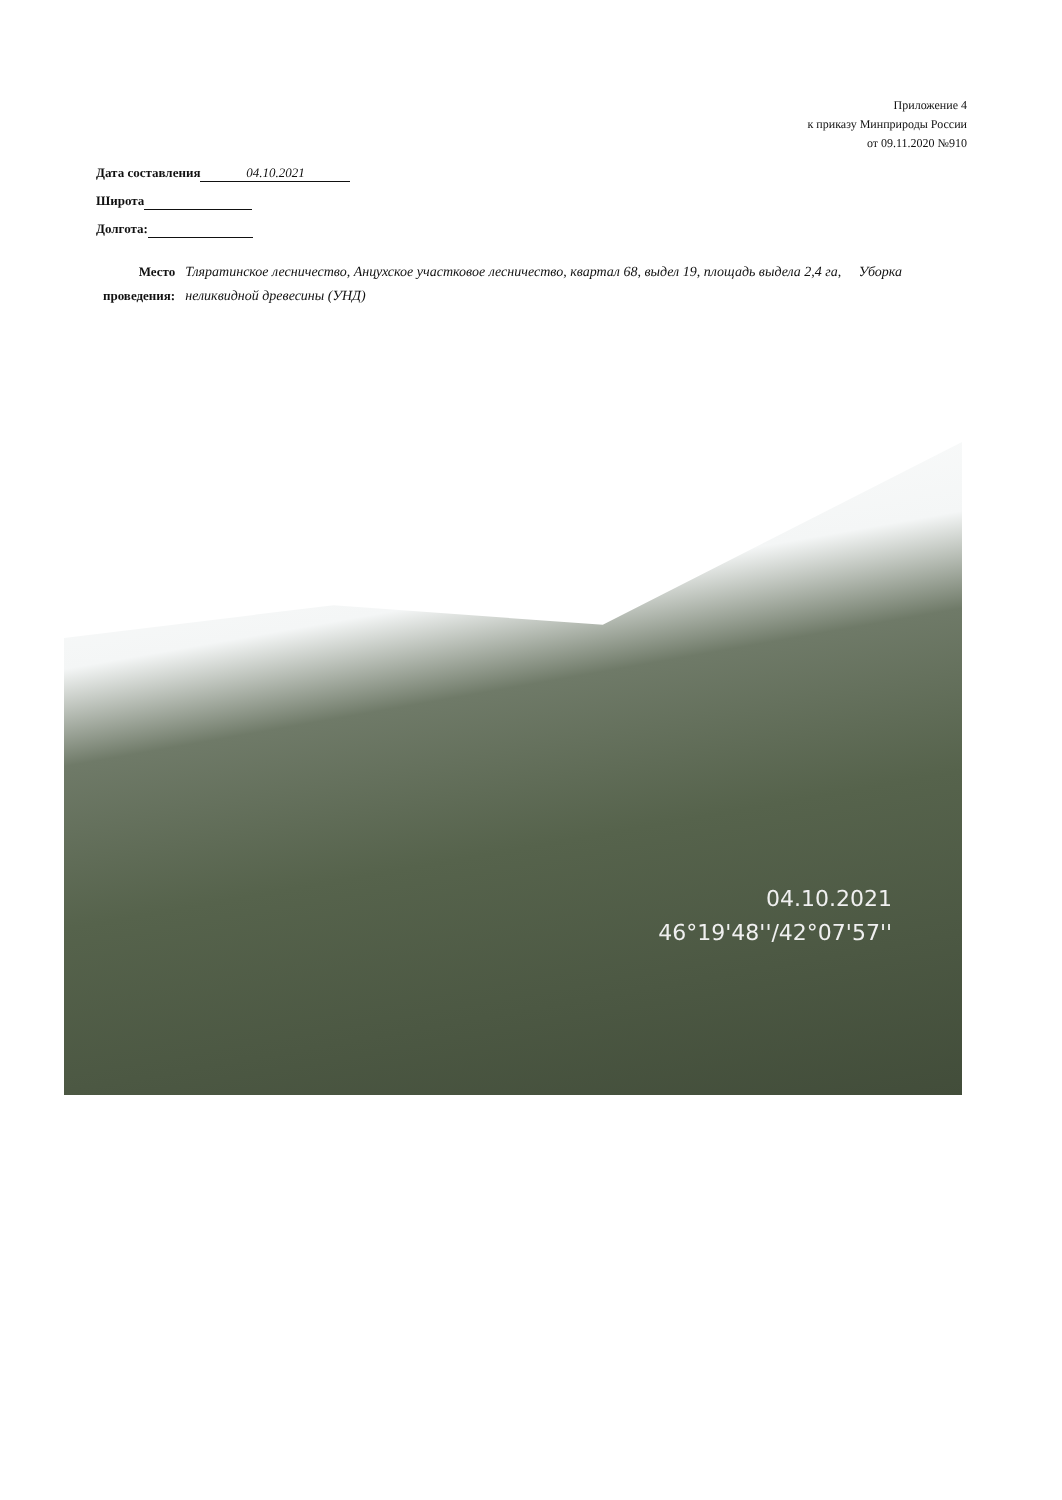Приложение 4
к приказу Минприроды России
от 09.11.2020 №910
Дата составления 04.10.2021
Широта
Долгота:
Место проведения:
Тляратинское лесничество, Анцухское участковое лесничество, квартал 68, выдел 19, площадь выдела 2,4 га, Уборка неликвидной древесины (УНД)
04.10.2021
46°19'48''/42°07'57''